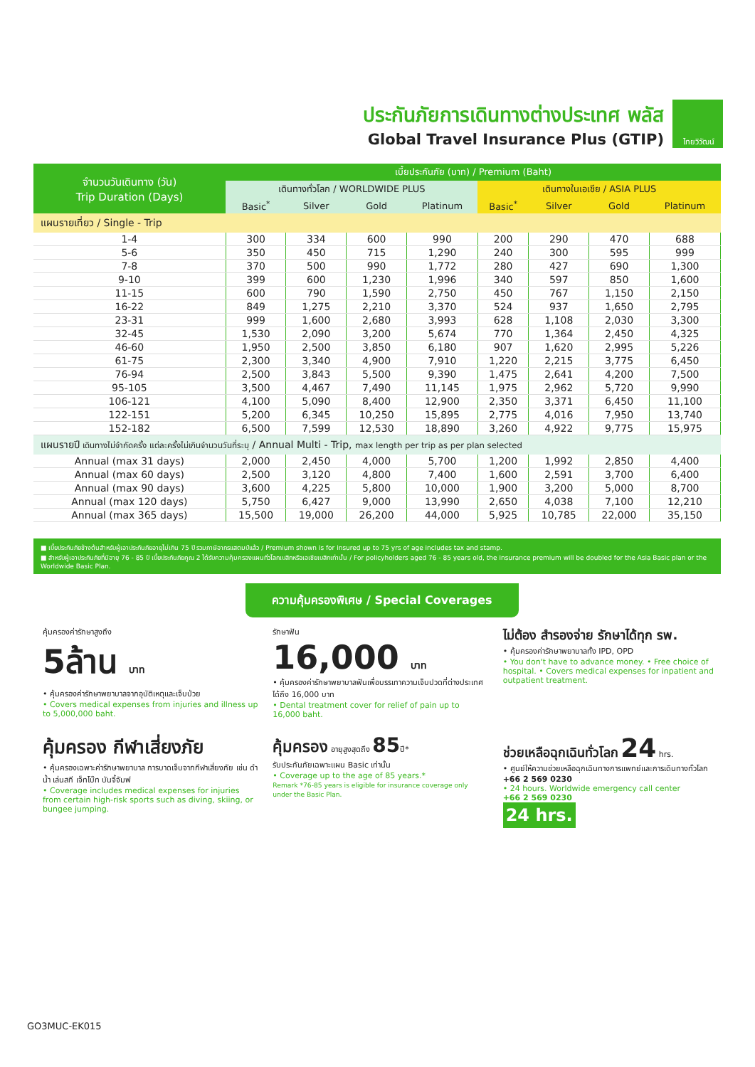ประกันภัยการเดินทางต่างประเทศ พลัส
Global Travel Insurance Plus (GTIP)
ไทยวิวัฒน์
| จำนวนวันเดินทาง (วัน) Trip Duration (Days) | เบี้ยประกันภัย (บาท) / Premium (Baht) | | | | | | | |
| --- | --- | --- | --- | --- | --- | --- | --- | --- |
| | เดินทางทั่วโลก / WORLDWIDE PLUS | | | | เดินทางในเอเชีย / ASIA PLUS | | | |
| | Basic<sup>*</sup> | Silver | Gold | Platinum | Basic<sup>*</sup> | Silver | Gold | Platinum |
| แผนรายเที่ยว / Single - Trip | | | | | | | | |
| 1-4 | 300 | 334 | 600 | 990 | 200 | 290 | 470 | 688 |
| 5-6 | 350 | 450 | 715 | 1,290 | 240 | 300 | 595 | 999 |
| 7-8 | 370 | 500 | 990 | 1,772 | 280 | 427 | 690 | 1,300 |
| 9-10 | 399 | 600 | 1,230 | 1,996 | 340 | 597 | 850 | 1,600 |
| 11-15 | 600 | 790 | 1,590 | 2,750 | 450 | 767 | 1,150 | 2,150 |
| 16-22 | 849 | 1,275 | 2,210 | 3,370 | 524 | 937 | 1,650 | 2,795 |
| 23-31 | 999 | 1,600 | 2,680 | 3,993 | 628 | 1,108 | 2,030 | 3,300 |
| 32-45 | 1,530 | 2,090 | 3,200 | 5,674 | 770 | 1,364 | 2,450 | 4,325 |
| 46-60 | 1,950 | 2,500 | 3,850 | 6,180 | 907 | 1,620 | 2,995 | 5,226 |
| 61-75 | 2,300 | 3,340 | 4,900 | 7,910 | 1,220 | 2,215 | 3,775 | 6,450 |
| 76-94 | 2,500 | 3,843 | 5,500 | 9,390 | 1,475 | 2,641 | 4,200 | 7,500 |
| 95-105 | 3,500 | 4,467 | 7,490 | 11,145 | 1,975 | 2,962 | 5,720 | 9,990 |
| 106-121 | 4,100 | 5,090 | 8,400 | 12,900 | 2,350 | 3,371 | 6,450 | 11,100 |
| 122-151 | 5,200 | 6,345 | 10,250 | 15,895 | 2,775 | 4,016 | 7,950 | 13,740 |
| 152-182 | 6,500 | 7,599 | 12,530 | 18,890 | 3,260 | 4,922 | 9,775 | 15,975 |
| แผนรายปี เดินทางไม่จำกัดครั้ง แต่ละครั้งไม่เกินจำนวนวันที่ระบุ / Annual Multi - Trip, max length per trip as per plan selected | | | | | | | | |
| Annual (max 31 days) | 2,000 | 2,450 | 4,000 | 5,700 | 1,200 | 1,992 | 2,850 | 4,400 |
| Annual (max 60 days) | 2,500 | 3,120 | 4,800 | 7,400 | 1,600 | 2,591 | 3,700 | 6,400 |
| Annual (max 90 days) | 3,600 | 4,225 | 5,800 | 10,000 | 1,900 | 3,200 | 5,000 | 8,700 |
| Annual (max 120 days) | 5,750 | 6,427 | 9,000 | 13,990 | 2,650 | 4,038 | 7,100 | 12,210 |
| Annual (max 365 days) | 15,500 | 19,000 | 26,200 | 44,000 | 5,925 | 10,785 | 22,000 | 35,150 |
■ เบี้ยประกันภัยข้างต้นสำหรับผู้เอาประกันภัยอายุไม่เกิน 75 ปี รวมภาษีอากรแสตมป์แล้ว / Premium shown is for insured up to 75 yrs of age includes tax and stamp.
■ สำหรับผู้เอาประกันภัยที่มีอายุ 76 - 85 ปี เบี้ยประกันภัยคูณ 2 ได้รับความคุ้มครองแผนทั่วโลกเบสิกหรือเอเชียเบสิกเท่านั้น / For policyholders aged 76 - 85 years old, the insurance premium will be doubled for the Asia Basic plan or the Worldwide Basic Plan.
ความคุ้มครองพิเศษ / Special Coverages
คุ้มครองค่ารักษาสูงถึง
5ล้าน บาท
• คุ้มครองค่ารักษาพยาบาลจากอุบัติเหตุและเจ็บป่วย
• Covers medical expenses from injuries and illness up to 5,000,000 baht.
รักษาฟัน
16,000 บาท
• คุ้มครองค่ารักษาพยาบาลฟันเพื่อบรรเทาความเจ็บปวดที่ต่างประเทศ ได้ถึง 16,000 บาท
• Dental treatment cover for relief of pain up to 16,000 baht.
ไม่ต้อง สำรองจ่าย รักษาได้ทุก รพ.
• คุ้มครองค่ารักษาพยาบาลทั้ง IPD, OPD
• You don't have to advance money. • Free choice of hospital. • Covers medical expenses for inpatient and outpatient treatment.
คุ้มครอง กีฬาเสี่ยงภัย
• คุ้มครองเฉพาะค่ารักษาพยาบาล การบาดเจ็บจากกีฬาเสี่ยงภัย เช่น ดำน้ำ เล่นสกี เจ็ทโบ๊ท บันจี้จัมพ์
• Coverage includes medical expenses for injuries from certain high-risk sports such as diving, skiing, or bungee jumping.
คุ้มครอง อายุสูงสุดถึง 85ปี*
รับประกันภัยเฉพาะแผน Basic เท่านั้น
• Coverage up to the age of 85 years.*
Remark *76-85 years is eligible for insurance coverage only under the Basic Plan.
ช่วยเหลือฉุกเฉินทั่วโลก 24 hrs.
• ศูนย์ให้ความช่วยเหลือฉุกเฉินทางการแพทย์และการเดินทางทั่วโลก
+66 2 569 0230
• 24 hours. Worldwide emergency call center
+66 2 569 0230
24 hrs.
GO3MUC-EK015